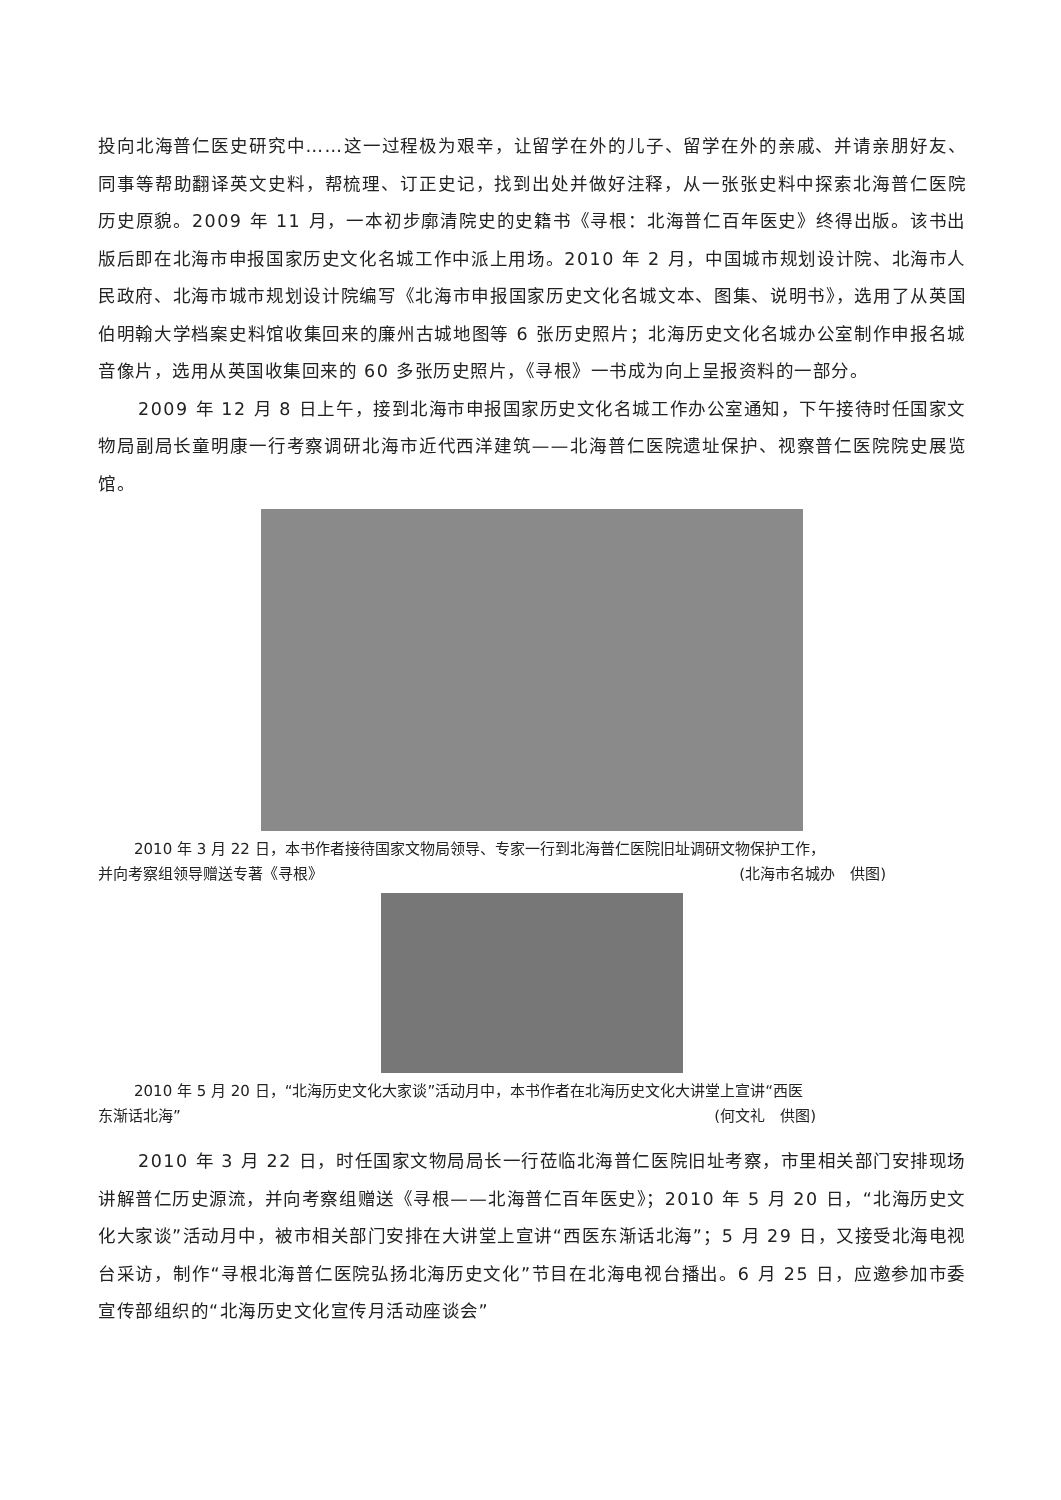投向北海普仁医史研究中……这一过程极为艰辛，让留学在外的儿子、留学在外的亲戚、并请亲朋好友、同事等帮助翻译英文史料，帮梳理、订正史记，找到出处并做好注释，从一张张史料中探索北海普仁医院历史原貌。2009 年 11 月，一本初步廓清院史的史籍书《寻根：北海普仁百年医史》终得出版。该书出版后即在北海市申报国家历史文化名城工作中派上用场。2010 年 2 月，中国城市规划设计院、北海市人民政府、北海市城市规划设计院编写《北海市申报国家历史文化名城文本、图集、说明书》，选用了从英国伯明翰大学档案史料馆收集回来的廉州古城地图等 6 张历史照片；北海历史文化名城办公室制作申报名城音像片，选用从英国收集回来的 60 多张历史照片，《寻根》一书成为向上呈报资料的一部分。
2009 年 12 月 8 日上午，接到北海市申报国家历史文化名城工作办公室通知，下午接待时任国家文物局副局长童明康一行考察调研北海市近代西洋建筑——北海普仁医院遗址保护、视察普仁医院院史展览馆。
2010 年 3 月 22 日，本书作者接待国家文物局领导、专家一行到北海普仁医院旧址调研文物保护工作，
并向考察组领导赠送专著《寻根》 (北海市名城办　供图)
2010 年 5 月 20 日，“北海历史文化大家谈”活动月中，本书作者在北海历史文化大讲堂上宣讲“西医
东渐话北海” (何文礼　供图)
2010 年 3 月 22 日，时任国家文物局局长一行莅临北海普仁医院旧址考察，市里相关部门安排现场讲解普仁历史源流，并向考察组赠送《寻根——北海普仁百年医史》；2010 年 5 月 20 日，“北海历史文化大家谈”活动月中，被市相关部门安排在大讲堂上宣讲“西医东渐话北海”；5 月 29 日，又接受北海电视台采访，制作“寻根北海普仁医院弘扬北海历史文化”节目在北海电视台播出。6 月 25 日，应邀参加市委宣传部组织的“北海历史文化宣传月活动座谈会”